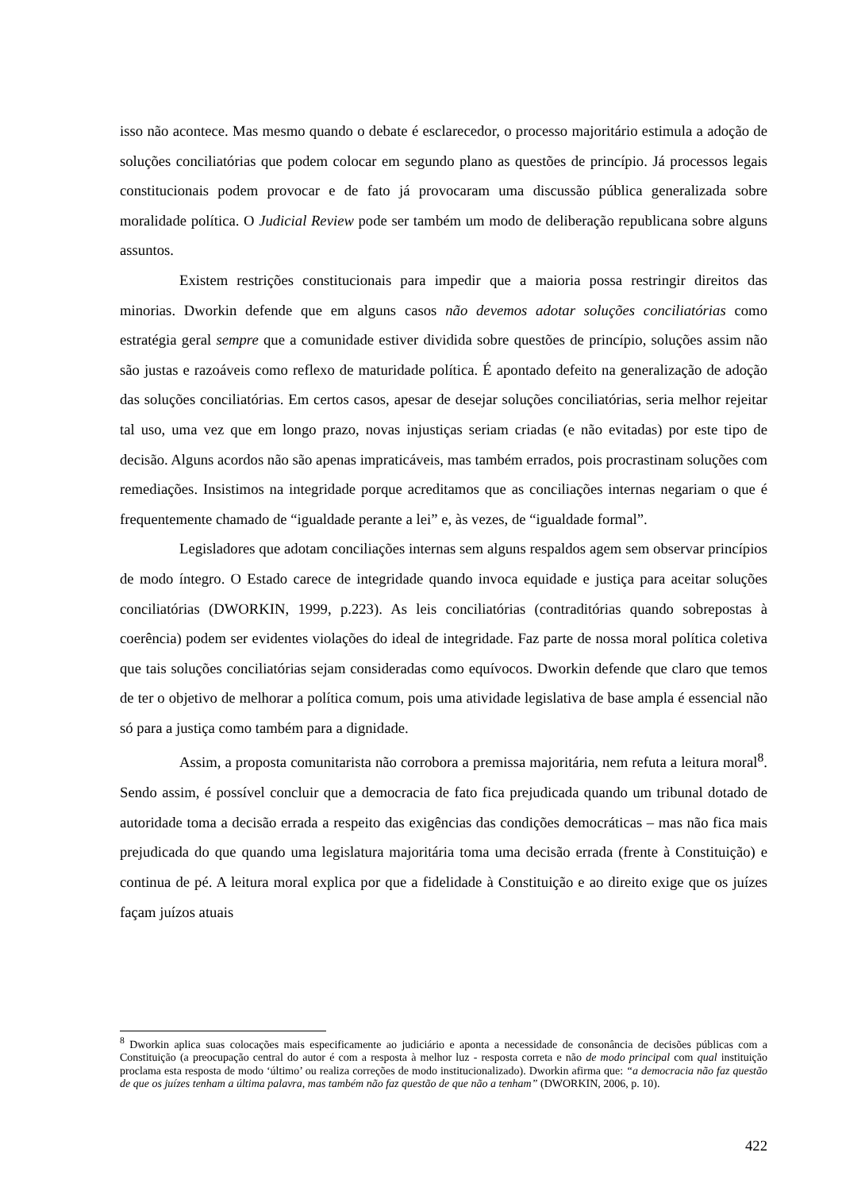isso não acontece. Mas mesmo quando o debate é esclarecedor, o processo majoritário estimula a adoção de soluções conciliatórias que podem colocar em segundo plano as questões de princípio. Já processos legais constitucionais podem provocar e de fato já provocaram uma discussão pública generalizada sobre moralidade política. O Judicial Review pode ser também um modo de deliberação republicana sobre alguns assuntos.
Existem restrições constitucionais para impedir que a maioria possa restringir direitos das minorias. Dworkin defende que em alguns casos não devemos adotar soluções conciliatórias como estratégia geral sempre que a comunidade estiver dividida sobre questões de princípio, soluções assim não são justas e razoáveis como reflexo de maturidade política. É apontado defeito na generalização de adoção das soluções conciliatórias. Em certos casos, apesar de desejar soluções conciliatórias, seria melhor rejeitar tal uso, uma vez que em longo prazo, novas injustiças seriam criadas (e não evitadas) por este tipo de decisão. Alguns acordos não são apenas impraticáveis, mas também errados, pois procrastinam soluções com remediações. Insistimos na integridade porque acreditamos que as conciliações internas negariam o que é frequentemente chamado de “igualdade perante a lei” e, às vezes, de “igualdade formal”.
Legisladores que adotam conciliações internas sem alguns respaldos agem sem observar princípios de modo íntegro. O Estado carece de integridade quando invoca equidade e justiça para aceitar soluções conciliatórias (DWORKIN, 1999, p.223). As leis conciliatórias (contraditórias quando sobrepostas à coerência) podem ser evidentes violações do ideal de integridade. Faz parte de nossa moral política coletiva que tais soluções conciliatórias sejam consideradas como equívocos. Dworkin defende que claro que temos de ter o objetivo de melhorar a política comum, pois uma atividade legislativa de base ampla é essencial não só para a justiça como também para a dignidade.
Assim, a proposta comunitarista não corrobora a premissa majoritária, nem refuta a leitura moral<sup>8</sup>. Sendo assim, é possível concluir que a democracia de fato fica prejudicada quando um tribunal dotado de autoridade toma a decisão errada a respeito das exigências das condições democráticas – mas não fica mais prejudicada do que quando uma legislatura majoritária toma uma decisão errada (frente à Constituição) e continua de pé. A leitura moral explica por que a fidelidade à Constituição e ao direito exige que os juízes façam juízos atuais
<sup>8</sup> Dworkin aplica suas colocações mais especificamente ao judiciário e aponta a necessidade de consonância de decisões públicas com a Constituição (a preocupação central do autor é com a resposta à melhor luz - resposta correta e não de modo principal com qual instituição proclama esta resposta de modo ‘último’ ou realiza correções de modo institucionalizado). Dworkin afirma que: “a democracia não faz questão de que os juízes tenham a última palavra, mas também não faz questão de que não a tenham” (DWORKIN, 2006, p. 10).
422